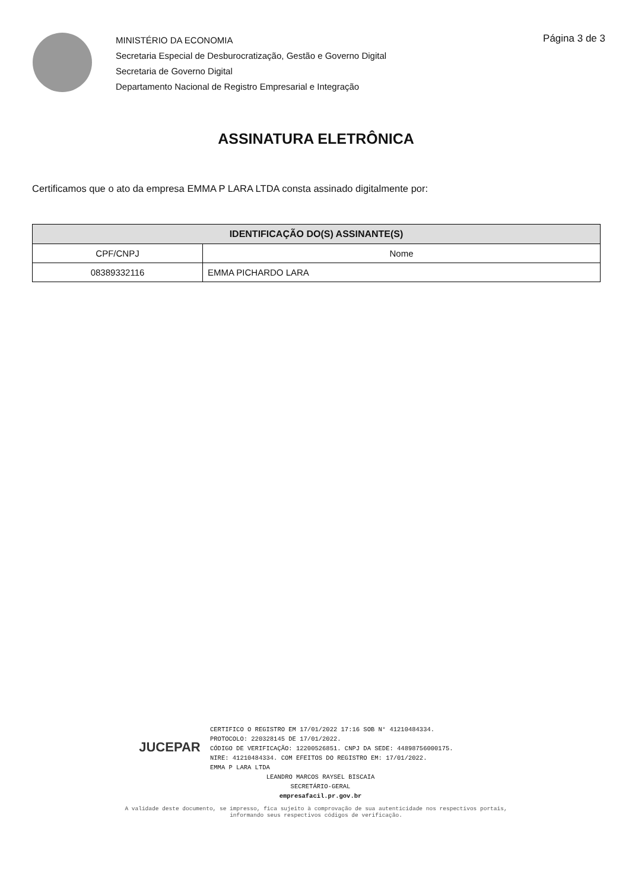MINISTÉRIO DA ECONOMIA
Secretaria Especial de Desburocratização, Gestão e Governo Digital
Secretaria de Governo Digital
Departamento Nacional de Registro Empresarial e Integração
Página 3 de 3
ASSINATURA ELETRÔNICA
Certificamos que o ato da empresa EMMA P LARA LTDA consta assinado digitalmente por:
| IDENTIFICAÇÃO DO(S) ASSINANTE(S) | |
| --- | --- |
| CPF/CNPJ | Nome |
| 08389332116 | EMMA PICHARDO LARA |
JUCEPAR
CERTIFICO O REGISTRO EM 17/01/2022 17:16 SOB N° 41210484334.
PROTOCOLO: 220328145 DE 17/01/2022.
CÓDIGO DE VERIFICAÇÃO: 12200526851. CNPJ DA SEDE: 44898756000175.
NIRE: 41210484334. COM EFEITOS DO REGISTRO EM: 17/01/2022.
EMMA P LARA LTDA
LEANDRO MARCOS RAYSEL BISCAIA
SECRETÁRIO-GERAL
empresafacil.pr.gov.br
A validade deste documento, se impresso, fica sujeito à comprovação de sua autenticidade nos respectivos portais,
informando seus respectivos códigos de verificação.